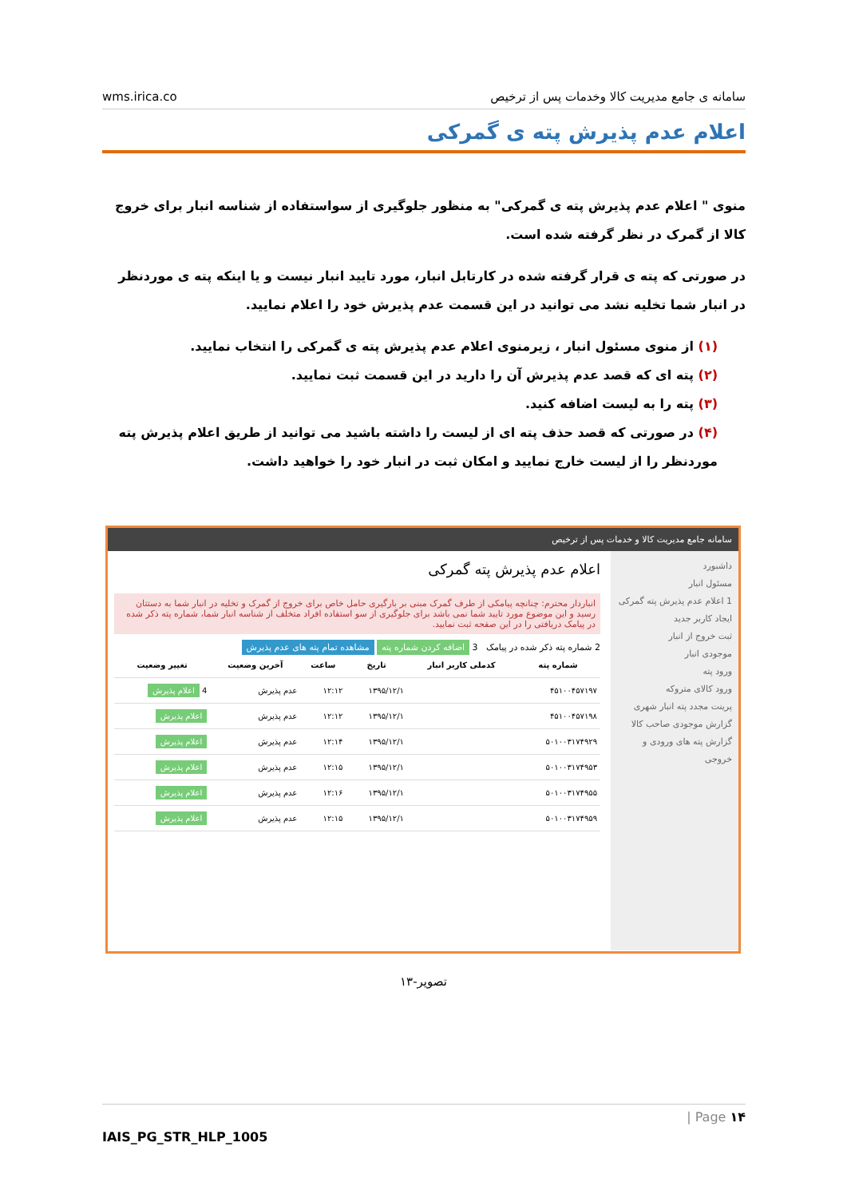wms.irica.co سامانه ی جامع مدیریت کالا وخدمات پس از ترخیص
اعلام عدم پذیرش پته ی گمرکی
منوی " اعلام عدم پذیرش پته ی گمرکی" به منظور جلوگیری از سواستفاده از شناسه انبار برای خروج کالا از گمرک در نظر گرفته شده است.
در صورتی که پته ی قرار گرفته شده در کارتابل انبار، مورد تایید انبار نیست و یا اینکه پته ی موردنظر در انبار شما تخلیه نشد می توانید در این قسمت عدم پذیرش خود را اعلام نمایید.
(۱) از منوی مسئول انبار ، زیرمنوی اعلام عدم پذیرش پته ی گمرکی را انتخاب نمایید.
(۲) پته ای که قصد عدم پذیرش آن را دارید در این قسمت ثبت نمایید.
(۳) پته را به لیست اضافه کنید.
(۴) در صورتی که قصد حذف پته ای از لیست را داشته باشید می توانید از طریق اعلام پذیرش پته موردنظر را از لیست خارج نمایید و امکان ثبت در انبار خود را خواهید داشت.
سامانه جامع مدیریت کالا و خدمات پس از ترخیص
داشبورد
مسئول انبار
1 اعلام عدم پذیرش پته گمرکی
ایجاد کاربر جدید
ثبت خروج از انبار
موجودی انبار
ورود پته
ورود کالای متروکه
پرینت مجدد پته انبار شهری
گزارش موجودی صاحب کالا
گزارش پته های ورودی و خروجی
اعلام عدم پذیرش پته گمرکی
انباردار محترم: چنانچه پیامکی از طرف گمرک مبنی بر بارگیری حامل خاص برای خروج از گمرک و تخلیه در انبار شما به دستتان رسید و این موضوع مورد تایید شما نمی باشد برای جلوگیری از سو استفاده افراد متخلف از شناسه انبار شما، شماره پته ذکر شده در پیامک دریافتی را در این صفحه ثبت نمایید.
2 شماره پته ذکر شده در پیامک 3 اضافه کردن شماره پته مشاهده تمام پته های عدم پذیرش
| شماره پته | کدملی کاربر انبار | تاریخ | ساعت | آخرین وضعیت | تغییر وضعیت |
| --- | --- | --- | --- | --- | --- |
| ۴۵۱۰۰۴۵۷۱۹۷ | | ۱۳۹۵/۱۲/۱ | ۱۲:۱۲ | عدم پذیرش | 4 اعلام پذیرش |
| ۴۵۱۰۰۴۵۷۱۹۸ | | ۱۳۹۵/۱۲/۱ | ۱۲:۱۲ | عدم پذیرش | اعلام پذیرش |
| ۵۰۱۰۰۳۱۷۴۹۲۹ | | ۱۳۹۵/۱۲/۱ | ۱۲:۱۴ | عدم پذیرش | اعلام پذیرش |
| ۵۰۱۰۰۳۱۷۴۹۵۳ | | ۱۳۹۵/۱۲/۱ | ۱۲:۱۵ | عدم پذیرش | اعلام پذیرش |
| ۵۰۱۰۰۳۱۷۴۹۵۵ | | ۱۳۹۵/۱۲/۱ | ۱۲:۱۶ | عدم پذیرش | اعلام پذیرش |
| ۵۰۱۰۰۳۱۷۴۹۵۹ | | ۱۳۹۵/۱۲/۱ | ۱۲:۱۵ | عدم پذیرش | اعلام پذیرش |
تصویر-۱۳
| Page ۱۴
IAIS_PG_STR_HLP_1005